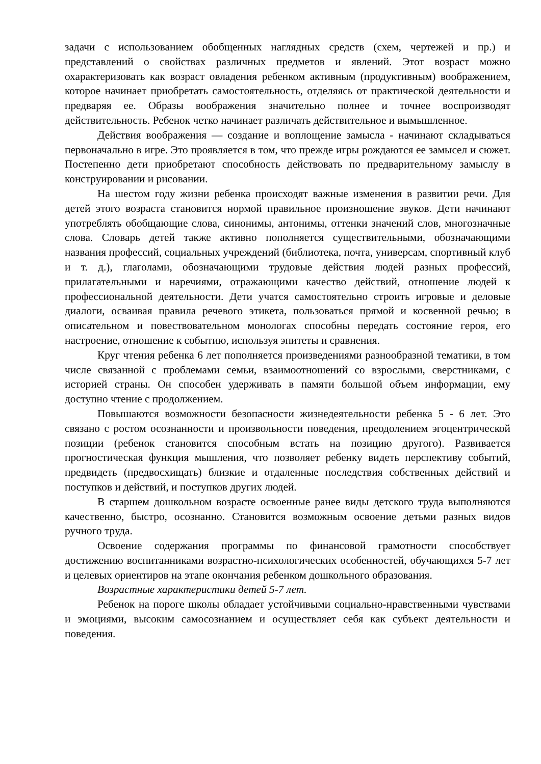задачи с использованием обобщенных наглядных средств (схем, чертежей и пр.) и представлений о свойствах различных предметов и явлений. Этот возраст можно охарактеризовать как возраст овладения ребенком активным (продуктивным) воображением, которое начинает приобретать самостоятельность, отделяясь от практической деятельности и предваряя ее. Образы воображения значительно полнее и точнее воспроизводят действительность. Ребенок четко начинает различать действительное и вымышленное.
Действия воображения — создание и воплощение замысла - начинают складываться первоначально в игре. Это проявляется в том, что прежде игры рождаются ее замысел и сюжет. Постепенно дети приобретают способность действовать по предварительному замыслу в конструировании и рисовании.
На шестом году жизни ребенка происходят важные изменения в развитии речи. Для детей этого возраста становится нормой правильное произношение звуков. Дети начинают употреблять обобщающие слова, синонимы, антонимы, оттенки значений слов, многозначные слова. Словарь детей также активно пополняется существительными, обозначающими названия профессий, социальных учреждений (библиотека, почта, универсам, спортивный клуб и т. д.), глаголами, обозначающими трудовые действия людей разных профессий, прилагательными и наречиями, отражающими качество действий, отношение людей к профессиональной деятельности. Дети учатся самостоятельно строить игровые и деловые диалоги, осваивая правила речевого этикета, пользоваться прямой и косвенной речью; в описательном и повествовательном монологах способны передать состояние героя, его настроение, отношение к событию, используя эпитеты и сравнения.
Круг чтения ребенка 6 лет пополняется произведениями разнообразной тематики, в том числе связанной с проблемами семьи, взаимоотношений со взрослыми, сверстниками, с историей страны. Он способен удерживать в памяти большой объем информации, ему доступно чтение с продолжением.
Повышаются возможности безопасности жизнедеятельности ребенка 5 - 6 лет. Это связано с ростом осознанности и произвольности поведения, преодолением эгоцентрической позиции (ребенок становится способным встать на позицию другого). Развивается прогностическая функция мышления, что позволяет ребенку видеть перспективу событий, предвидеть (предвосхищать) близкие и отдаленные последствия собственных действий и поступков и действий, и поступков других людей.
В старшем дошкольном возрасте освоенные ранее виды детского труда выполняются качественно, быстро, осознанно. Становится возможным освоение детьми разных видов ручного труда.
Освоение содержания программы по финансовой грамотности способствует достижению воспитанниками возрастно-психологических особенностей, обучающихся 5-7 лет и целевых ориентиров на этапе окончания ребенком дошкольного образования.
Возрастные характеристики детей 5-7 лет.
Ребенок на пороге школы обладает устойчивыми социально-нравственными чувствами и эмоциями, высоким самосознанием и осуществляет себя как субъект деятельности и поведения.